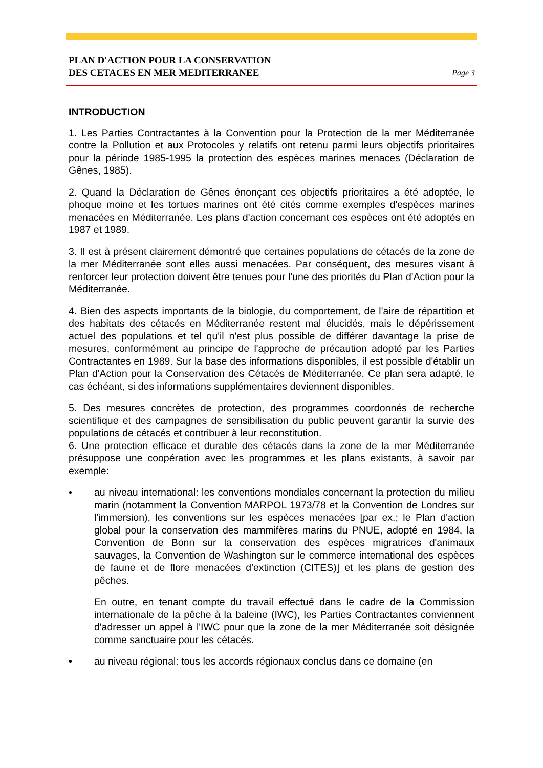PLAN D'ACTION POUR LA CONSERVATION
DES CETACES EN MER MEDITERRANEE Page 3
INTRODUCTION
1. Les Parties Contractantes à la Convention pour la Protection de la mer Méditerranée contre la Pollution et aux Protocoles y relatifs ont retenu parmi leurs objectifs prioritaires pour la période 1985-1995 la protection des espèces marines menaces (Déclaration de Gênes, 1985).
2. Quand la Déclaration de Gênes énonçant ces objectifs prioritaires a été adoptée, le phoque moine et les tortues marines ont été cités comme exemples d'espèces marines menacées en Méditerranée. Les plans d'action concernant ces espèces ont été adoptés en 1987 et 1989.
3. Il est à présent clairement démontré que certaines populations de cétacés de la zone de la mer Méditerranée sont elles aussi menacées. Par conséquent, des mesures visant à renforcer leur protection doivent être tenues pour l'une des priorités du Plan d'Action pour la Méditerranée.
4. Bien des aspects importants de la biologie, du comportement, de l'aire de répartition et des habitats des cétacés en Méditerranée restent mal élucidés, mais le dépérissement actuel des populations et tel qu'il n'est plus possible de différer davantage la prise de mesures, conformément au principe de l'approche de précaution adopté par les Parties Contractantes en 1989. Sur la base des informations disponibles, il est possible d'établir un Plan d'Action pour la Conservation des Cétacés de Méditerranée. Ce plan sera adapté, le cas échéant, si des informations supplémentaires deviennent disponibles.
5. Des mesures concrètes de protection, des programmes coordonnés de recherche scientifique et des campagnes de sensibilisation du public peuvent garantir la survie des populations de cétacés et contribuer à leur reconstitution.
6. Une protection efficace et durable des cétacés dans la zone de la mer Méditerranée présuppose une coopération avec les programmes et les plans existants, à savoir par exemple:
• au niveau international: les conventions mondiales concernant la protection du milieu marin (notamment la Convention MARPOL 1973/78 et la Convention de Londres sur l'immersion), les conventions sur les espèces menacées [par ex.; le Plan d'action global pour la conservation des mammifères marins du PNUE, adopté en 1984, la Convention de Bonn sur la conservation des espèces migratrices d'animaux sauvages, la Convention de Washington sur le commerce international des espèces de faune et de flore menacées d'extinction (CITES)] et les plans de gestion des pêches.
En outre, en tenant compte du travail effectué dans le cadre de la Commission internationale de la pêche à la baleine (IWC), les Parties Contractantes conviennent d'adresser un appel à l'IWC pour que la zone de la mer Méditerranée soit désignée comme sanctuaire pour les cétacés.
• au niveau régional: tous les accords régionaux conclus dans ce domaine (en